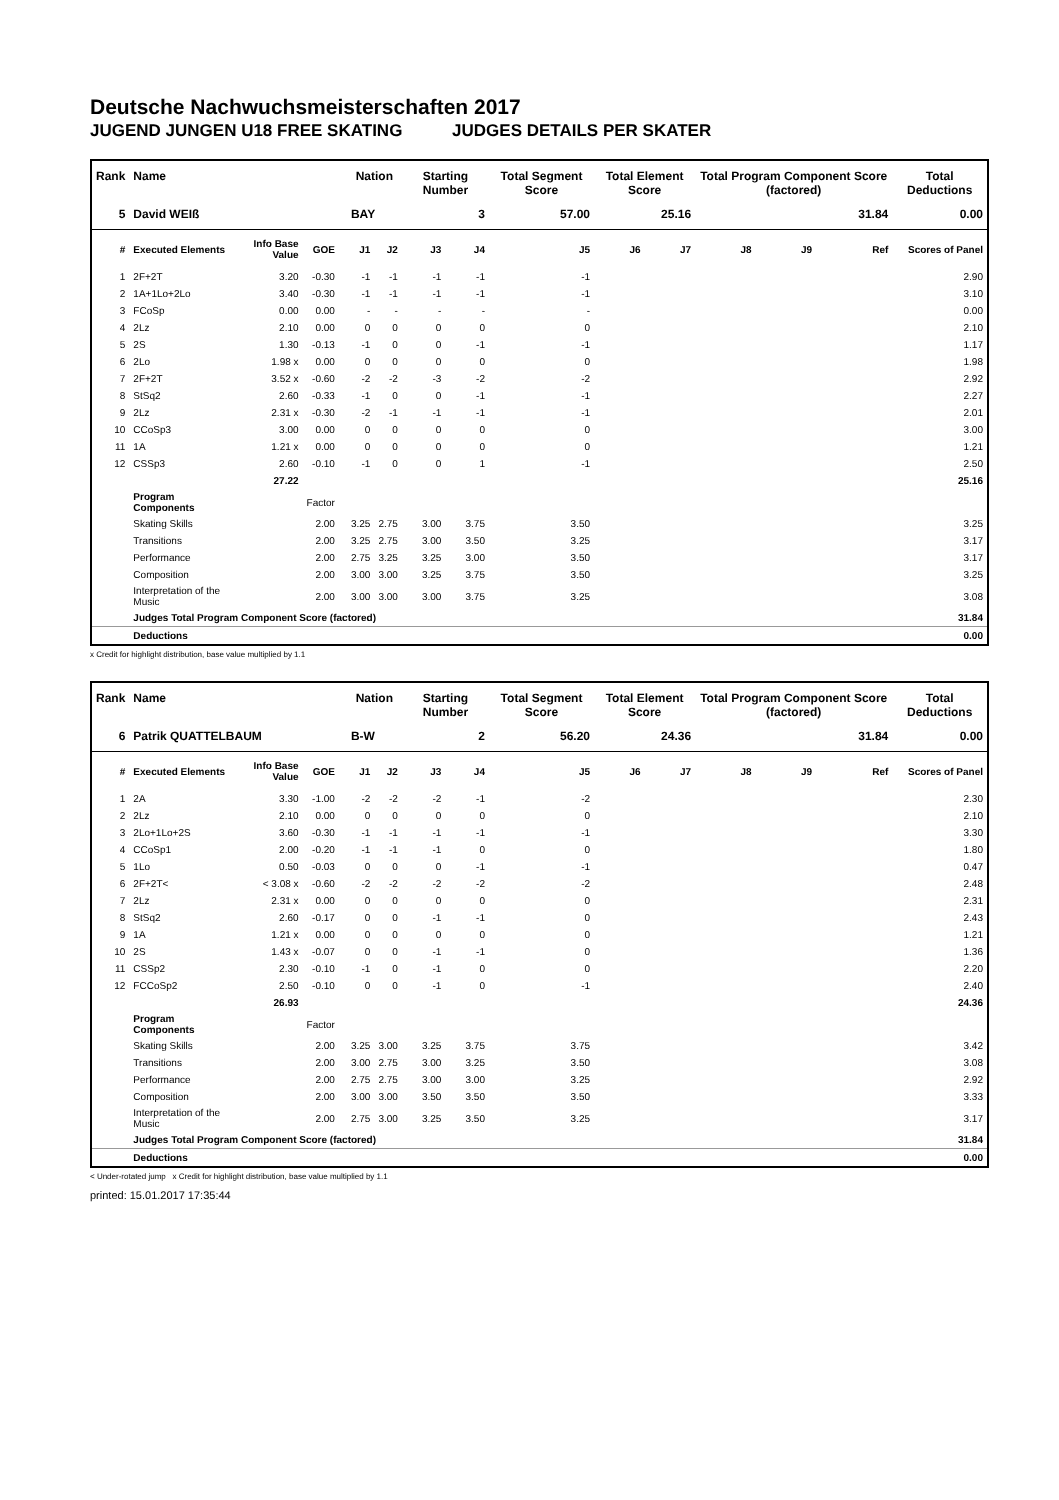Deutsche Nachwuchsmeisterschaften 2017
JUGEND JUNGEN U18 FREE SKATING JUDGES DETAILS PER SKATER
| Rank | Name | | | | Nation | | Starting Number | | Total Segment Score | Total Element Score | | Total Program Component Score (factored) | | | Total Deductions |
| --- | --- | --- | --- | --- | --- | --- | --- | --- | --- | --- | --- | --- | --- | --- | --- |
| 5 | David WEIß | | | | BAY | | 3 | | 57.00 | 25.16 | | 31.84 | | | 0.00 |
| # | Executed Elements | Info Base Value | GOE | | J1 | J2 | J3 | J4 | J5 | J6 | J7 | J8 | J9 | Ref | Scores of Panel |
| 1 | 2F+2T | 3.20 | -0.30 | | -1 | -1 | -1 | -1 | -1 | | | | | | 2.90 |
| 2 | 1A+1Lo+2Lo | 3.40 | -0.30 | | -1 | -1 | -1 | -1 | -1 | | | | | | 3.10 |
| 3 | FCoSp | 0.00 | 0.00 | | - | - | - | - | - | | | | | | 0.00 |
| 4 | 2Lz | 2.10 | 0.00 | | 0 | 0 | 0 | 0 | 0 | | | | | | 2.10 |
| 5 | 2S | 1.30 | -0.13 | | -1 | 0 | 0 | -1 | -1 | | | | | | 1.17 |
| 6 | 2Lo | 1.98 x | 0.00 | | 0 | 0 | 0 | 0 | 0 | | | | | | 1.98 |
| 7 | 2F+2T | 3.52 x | -0.60 | | -2 | -2 | -3 | -2 | -2 | | | | | | 2.92 |
| 8 | StSq2 | 2.60 | -0.33 | | -1 | 0 | 0 | -1 | -1 | | | | | | 2.27 |
| 9 | 2Lz | 2.31 x | -0.30 | | -2 | -1 | -1 | -1 | -1 | | | | | | 2.01 |
| 10 | CCoSp3 | 3.00 | 0.00 | | 0 | 0 | 0 | 0 | 0 | | | | | | 3.00 |
| 11 | 1A | 1.21 x | 0.00 | | 0 | 0 | 0 | 0 | 0 | | | | | | 1.21 |
| 12 | CSSp3 | 2.60 | -0.10 | | -1 | 0 | 0 | 1 | -1 | | | | | | 2.50 |
| | | 27.22 | | | | | | | | | | | | | 25.16 |
| | Program Components | | Factor | | | | | | | | | | | | |
| | Skating Skills | | 2.00 | | 3.25 | 2.75 | 3.00 | 3.75 | 3.50 | | | | | | 3.25 |
| | Transitions | | 2.00 | | 3.25 | 2.75 | 3.00 | 3.50 | 3.25 | | | | | | 3.17 |
| | Performance | | 2.00 | | 2.75 | 3.25 | 3.25 | 3.00 | 3.50 | | | | | | 3.17 |
| | Composition | | 2.00 | | 3.00 | 3.00 | 3.25 | 3.75 | 3.50 | | | | | | 3.25 |
| | Interpretation of the Music | | 2.00 | | 3.00 | 3.00 | 3.00 | 3.75 | 3.25 | | | | | | 3.08 |
| | Judges Total Program Component Score (factored) | | | | | | | | | | | | | | 31.84 |
| | Deductions | | | | | | | | | | | | | | 0.00 |
x Credit for highlight distribution, base value multiplied by 1.1
| Rank | Name | | | | Nation | | Starting Number | | Total Segment Score | Total Element Score | | Total Program Component Score (factored) | | | Total Deductions |
| --- | --- | --- | --- | --- | --- | --- | --- | --- | --- | --- | --- | --- | --- | --- | --- |
| 6 | Patrik QUATTELBAUM | | | | B-W | | 2 | | 56.20 | 24.36 | | 31.84 | | | 0.00 |
| # | Executed Elements | Info Base Value | GOE | | J1 | J2 | J3 | J4 | J5 | J6 | J7 | J8 | J9 | Ref | Scores of Panel |
| 1 | 2A | 3.30 | -1.00 | | -2 | -2 | -2 | -1 | -2 | | | | | | 2.30 |
| 2 | 2Lz | 2.10 | 0.00 | | 0 | 0 | 0 | 0 | 0 | | | | | | 2.10 |
| 3 | 2Lo+1Lo+2S | 3.60 | -0.30 | | -1 | -1 | -1 | -1 | -1 | | | | | | 3.30 |
| 4 | CCoSp1 | 2.00 | -0.20 | | -1 | -1 | -1 | 0 | 0 | | | | | | 1.80 |
| 5 | 1Lo | 0.50 | -0.03 | | 0 | 0 | 0 | -1 | -1 | | | | | | 0.47 |
| 6 | 2F+2T< | < 3.08 x | -0.60 | | -2 | -2 | -2 | -2 | -2 | | | | | | 2.48 |
| 7 | 2Lz | 2.31 x | 0.00 | | 0 | 0 | 0 | 0 | 0 | | | | | | 2.31 |
| 8 | StSq2 | 2.60 | -0.17 | | 0 | 0 | -1 | -1 | 0 | | | | | | 2.43 |
| 9 | 1A | 1.21 x | 0.00 | | 0 | 0 | 0 | 0 | 0 | | | | | | 1.21 |
| 10 | 2S | 1.43 x | -0.07 | | 0 | 0 | -1 | -1 | 0 | | | | | | 1.36 |
| 11 | CSSp2 | 2.30 | -0.10 | | -1 | 0 | -1 | 0 | 0 | | | | | | 2.20 |
| 12 | FCCoSp2 | 2.50 | -0.10 | | 0 | 0 | -1 | 0 | -1 | | | | | | 2.40 |
| | | 26.93 | | | | | | | | | | | | | 24.36 |
| | Program Components | | Factor | | | | | | | | | | | | |
| | Skating Skills | | 2.00 | | 3.25 | 3.00 | 3.25 | 3.75 | 3.75 | | | | | | 3.42 |
| | Transitions | | 2.00 | | 3.00 | 2.75 | 3.00 | 3.25 | 3.50 | | | | | | 3.08 |
| | Performance | | 2.00 | | 2.75 | 2.75 | 3.00 | 3.00 | 3.25 | | | | | | 2.92 |
| | Composition | | 2.00 | | 3.00 | 3.00 | 3.50 | 3.50 | 3.50 | | | | | | 3.33 |
| | Interpretation of the Music | | 2.00 | | 2.75 | 3.00 | 3.25 | 3.50 | 3.25 | | | | | | 3.17 |
| | Judges Total Program Component Score (factored) | | | | | | | | | | | | | | 31.84 |
| | Deductions | | | | | | | | | | | | | | 0.00 |
< Under-rotated jump x Credit for highlight distribution, base value multiplied by 1.1
printed: 15.01.2017 17:35:44